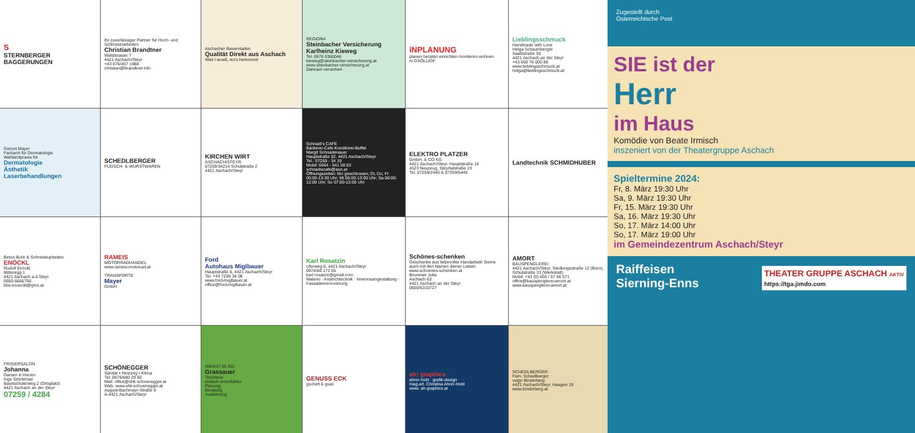S
STERNBERGER BAGGERUNGEN
Ihr zuverlässiger Partner für Hoch- und Schlosserarbeiten
Christian Brandtner
Waldstrasse 7
4421 Aschach/Steyr
+43 676/457 1988
christian@brandtner.info
Aschacher Bauernladen
Qualität Direkt aus Aschach
Weil I woaß, wo's herkommt
REGIONA
Steinbacher Versicherung
Karlheinz Kieweg
Tel. 0676 6360046
kieweg@steinbacher-versicherung.at
www.steinbacher-versicherung.at
Dahoam versichert
iNPLANUNG
planen beraten einrichten montieren wohnen
m GSÖLLIOF
Lieblingsschmuck
Handmade with Love
Helga Schaumberger
Saaßstraße 30
4421 Aschach an der Steyr
+43 650 76 000 88
www.lieblingsschmuck.at
helga@lieblingsschmuck.at
Gernot Mayer
Facharzt für Dermatologie
Wahlarztpraxis für
Dermatologie
Ästhetik
Laserbehandlungen
SCHEDLBERGER
FLEISCH- & WURSTWAREN
KIRCHEN WIRT
ASCHACH/STEYR
07259/34214 Schulstraße 2
4421 Aschach/Steyr
Schnadi's CAFE
Bäckerei-Cafe Konditorei-Buffet
Margit Schnadenauer
Hauptstraße 52, 4421 Aschach/Steyr
Tel.: 07259 - 34 19
Mobil: 0664 - 541 58 62
schnadiscafe@aon.at
Öffnungszeiten: Mo geschlossen; Di, Do, Fr 06:00-13:30 Uhr; Mi 06:00-13:00 Uhr; Sa 06:00-12:00 Uhr; So 07:00-12:00 Uhr
ELEKTRO PLATZER
GmbH. & CO KG
4421 Aschach/Steyr, Hauptstraße 14
4523 Neuzeug, Steyrtalstraße 23
Tel. 07259/2440 & 07259/5440
Landtechnik SCHMIDHUBER
Beton-Bohr & Schneidearbeiten
ENÖCKL
Rudolf Enöckl
Mitteregg 1
4421 Aschach a.d.Steyr
0650-6666756
bbs-enoeckl@gmx.at
RAMEIS
MOTORRADHANDEL
www.rameis-motorrad.at
TRANSPORTE
Mayer
GmbH
Ford
Autohaus Miglbauer
Hauptstraße 6, 4421 Aschach/Steyr
Tel. +43 7259 34 08
www.ford-miglbauer.at
office@ford-miglbauer.at
Karl Rosatzin
Uferweg 6, 4421 Aschach/Steyr
0676/66 171 55
karl.rosatzin@gmail.com
Malerei · Anstrichtechnik · Innenraumgestaltung · Fassadenrenovierung
Schönes-schenken
Geschenke aus liebevoller Handarbeit! Gerne auch mit den Namen deiner Lieben
www.schoenes-schenken.at
Brunmair Julia
Aschach 63
4421 Aschach an der Steyr
0650/6310727
AMORT
BAUSPENGLEREI
4421 Aschach/Steyr, Siedlungsstraße 12 (Büro), Schulstraße 33 (Werkstatt)
Mobil: +43 (0) 650 / 57 66 571
office@bauspenglerei-amort.at
www.bauspenglerei-amort.at
FRISIERSALON
Johanna
Damen & Herren
Inge Stöcklmair
Baunschuterweg 2 (Ortsplatz)
4421 Aschach an der Steyr
07259 / 4284
SCHÖNEGGER
Sanitär • Heizung • Klima
Tel: 0676/680 29 60
Mail: office@shk-schoenegger.at
Web: www.shk-schoenegger.at
August-Bachmayr-Straße 8
A-4421 Aschach/Steyr
0664/47 66 302
Grassauer
Tischlerei
einfach wohnfühlen
Planung
Beratung
Ausführung
GENUSS ECK
gscheit & guat
ah! graphics
ahrer-hold · grafik-design
mag.art. Christina Ahrer-Hold
www. ah-graphics.at
SCHEDLBERGER
Fam. Schedlberger
vulgo Binderberg
4421 Aschach/Steyr, Haagen 19
www.binderberg.at
Zugestellt durch
Österreichische Post
SIE ist der
Herr
im Haus
Komödie von Beate Irmisch
inszeniert von der Theatergruppe Aschach
Spieltermine 2024:
Fr, 8. März 19:30 Uhr
Sa, 9. März 19:30 Uhr
Fr, 15. März 19:30 Uhr
Sa, 16. März 19:30 Uhr
So, 17. März 14:00 Uhr
So, 17. März 19:00 Uhr
im Gemeindezentrum Aschach/Steyr
Raiffeisen
Sierning-Enns
THEATER GRUPPE ASCHACH AKTIV
https://tga.jimdo.com